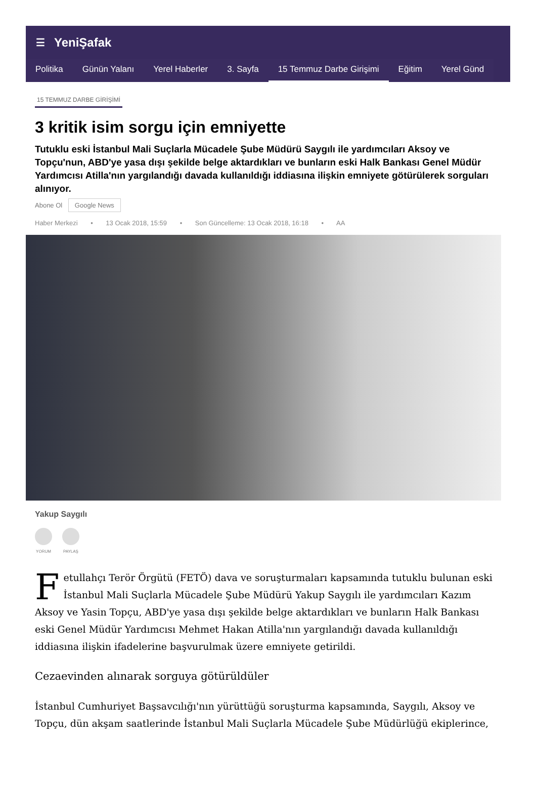☰ YeniŞafak
Politika Günün Yalanı Yerel Haberler 3. Sayfa 15 Temmuz Darbe Girişimi Eğitim Yerel Günd
15 TEMMUZ DARBE GİRİŞİMİ
3 kritik isim sorgu için emniyette
Tutuklu eski İstanbul Mali Suçlarla Mücadele Şube Müdürü Saygılı ile yardımcıları Aksoy ve Topçu'nun, ABD'ye yasa dışı şekilde belge aktardıkları ve bunların eski Halk Bankası Genel Müdür Yardımcısı Atilla'nın yargılandığı davada kullanıldığı iddiasına ilişkin emniyete götürülerek sorguları alınıyor.
Abone Ol Google News
Haber Merkezi • 13 Ocak 2018, 15:59 • Son Güncelleme: 13 Ocak 2018, 16:18 • AA
Yakup Saygılı
YORUM PAYLAŞ
Fetullahçı Terör Örgütü (FETÖ) dava ve soruşturmaları kapsamında tutuklu bulunan eski İstanbul Mali Suçlarla Mücadele Şube Müdürü Yakup Saygılı ile yardımcıları Kazım Aksoy ve Yasin Topçu, ABD'ye yasa dışı şekilde belge aktardıkları ve bunların Halk Bankası eski Genel Müdür Yardımcısı Mehmet Hakan Atilla'nın yargılandığı davada kullanıldığı iddiasına ilişkin ifadelerine başvurulmak üzere emniyete getirildi.
Cezaevinden alınarak sorguya götürüldüler
İstanbul Cumhuriyet Başsavcılığı'nın yürüttüğü soruşturma kapsamında, Saygılı, Aksoy ve Topçu, dün akşam saatlerinde İstanbul Mali Suçlarla Mücadele Şube Müdürlüğü ekiplerince,